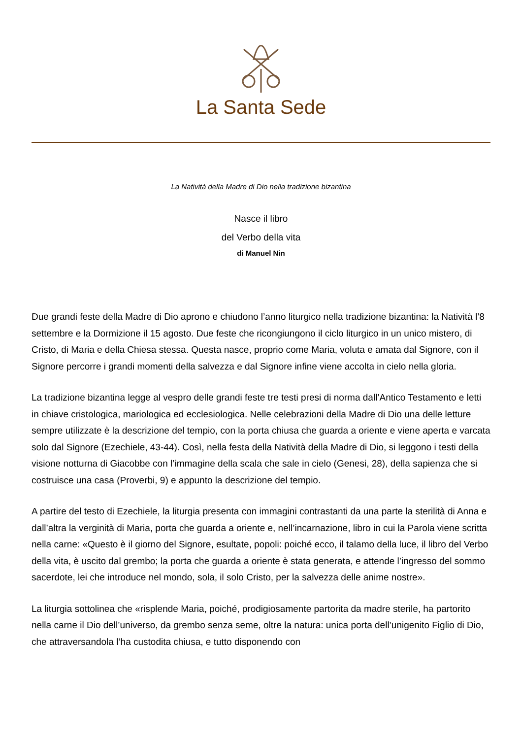La Santa Sede
La Natività della Madre di Dio nella tradizione bizantina
Nasce il libro
del Verbo della vita
di Manuel Nin
Due grandi feste della Madre di Dio aprono e chiudono l’anno liturgico nella tradizione bizantina: la Natività l’8 settembre e la Dormizione il 15 agosto. Due feste che ricongiungono il ciclo liturgico in un unico mistero, di Cristo, di Maria e della Chiesa stessa. Questa nasce, proprio come Maria, voluta e amata dal Signore, con il Signore percorre i grandi momenti della salvezza e dal Signore infine viene accolta in cielo nella gloria.
La tradizione bizantina legge al vespro delle grandi feste tre testi presi di norma dall’Antico Testamento e letti in chiave cristologica, mariologica ed ecclesiologica. Nelle celebrazioni della Madre di Dio una delle letture sempre utilizzate è la descrizione del tempio, con la porta chiusa che guarda a oriente e viene aperta e varcata solo dal Signore (Ezechiele, 43-44). Così, nella festa della Natività della Madre di Dio, si leggono i testi della visione notturna di Giacobbe con l’immagine della scala che sale in cielo (Genesi, 28), della sapienza che si costruisce una casa (Proverbi, 9) e appunto la descrizione del tempio.
A partire del testo di Ezechiele, la liturgia presenta con immagini contrastanti da una parte la sterilità di Anna e dall’altra la verginità di Maria, porta che guarda a oriente e, nell’incarnazione, libro in cui la Parola viene scritta nella carne: «Questo è il giorno del Signore, esultate, popoli: poiché ecco, il talamo della luce, il libro del Verbo della vita, è uscito dal grembo; la porta che guarda a oriente è stata generata, e attende l’ingresso del sommo sacerdote, lei che introduce nel mondo, sola, il solo Cristo, per la salvezza delle anime nostre».
La liturgia sottolinea che «risplende Maria, poiché, prodigiosamente partorita da madre sterile, ha partorito nella carne il Dio dell’universo, da grembo senza seme, oltre la natura: unica porta dell’unigenito Figlio di Dio, che attraversandola l’ha custodita chiusa, e tutto disponendo con